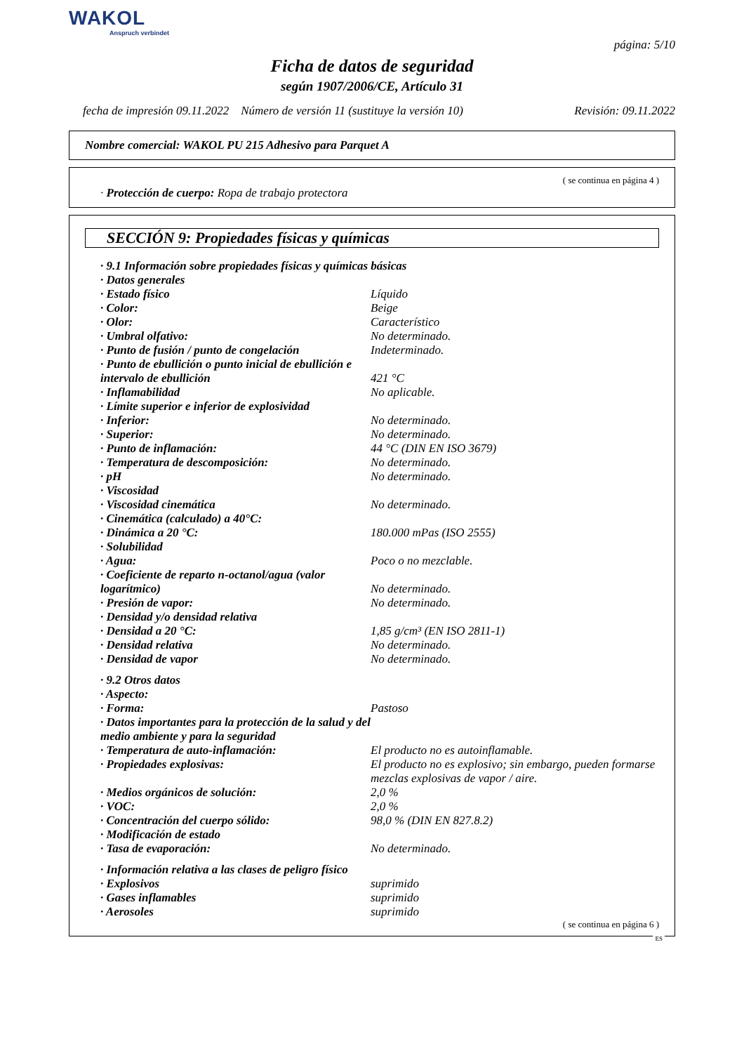WAKOL
Anspruch verbindet
página: 5/10
Ficha de datos de seguridad
según 1907/2006/CE, Artículo 31
fecha de impresión 09.11.2022 Número de versión 11 (sustituye la versión 10) Revisión: 09.11.2022
Nombre comercial: WAKOL PU 215 Adhesivo para Parquet A
( se continua en página 4 )
· Protección de cuerpo: Ropa de trabajo protectora
SECCIÓN 9: Propiedades físicas y químicas
| · 9.1 Información sobre propiedades físicas y químicas básicas | |
| · Datos generales | |
| · Estado físico | Líquido |
| · Color: | Beige |
| · Olor: | Característico |
| · Umbral olfativo: | No determinado. |
| · Punto de fusión / punto de congelación | Indeterminado. |
| · Punto de ebullición o punto inicial de ebullición e intervalo de ebullición | 421 °C |
| · Inflamabilidad | No aplicable. |
| · Límite superior e inferior de explosividad | |
| · Inferior: | No determinado. |
| · Superior: | No determinado. |
| · Punto de inflamación: | 44 °C (DIN EN ISO 3679) |
| · Temperatura de descomposición: | No determinado. |
| · pH | No determinado. |
| · Viscosidad | |
| · Viscosidad cinemática | No determinado. |
| · Cinemática (calculado) a 40°C: | |
| · Dinámica a 20 °C: | 180.000 mPas (ISO 2555) |
| · Solubilidad | |
| · Agua: | Poco o no mezclable. |
| · Coeficiente de reparto n-octanol/agua (valor logarítmico) | No determinado. |
| · Presión de vapor: | No determinado. |
| · Densidad y/o densidad relativa | |
| · Densidad a 20 °C: | 1,85 g/cm³ (EN ISO 2811-1) |
| · Densidad relativa | No determinado. |
| · Densidad de vapor | No determinado. |
| · 9.2 Otros datos | |
| · Aspecto: | |
| · Forma: | Pastoso |
| · Datos importantes para la protección de la salud y del medio ambiente y para la seguridad | |
| · Temperatura de auto-inflamación: | El producto no es autoinflamable. |
| · Propiedades explosivas: | El producto no es explosivo; sin embargo, pueden formarse mezclas explosivas de vapor / aire. |
| · Medios orgánicos de solución: | 2,0 % |
| · VOC: | 2,0 % |
| · Concentración del cuerpo sólido: | 98,0 % (DIN EN 827.8.2) |
| · Modificación de estado | |
| · Tasa de evaporación: | No determinado. |
| · Información relativa a las clases de peligro físico | |
| · Explosivos | suprimido |
| · Gases inflamables | suprimido |
| · Aerosoles | suprimido |
( se continua en página 6 )
ES